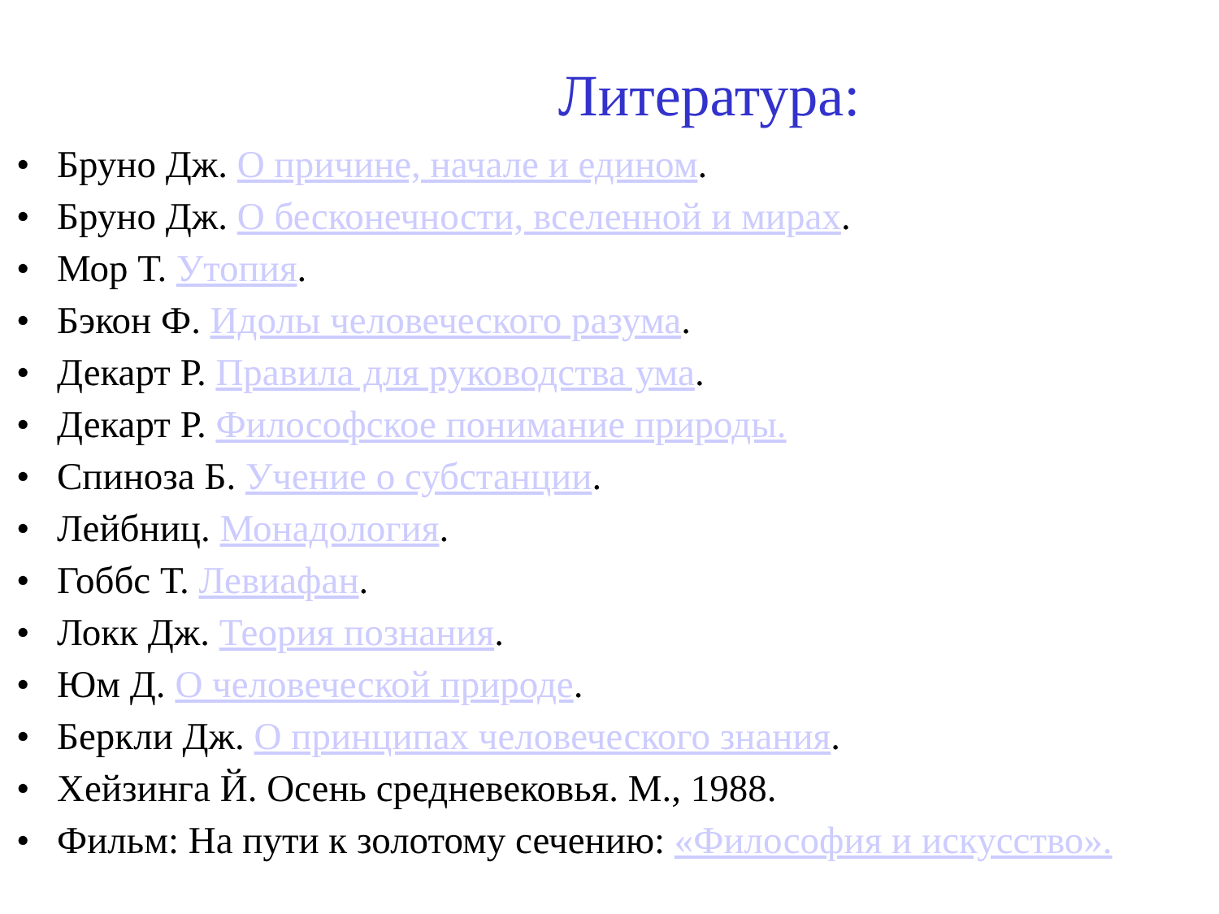Литература:
• Бруно Дж. О причине, начале и едином.
• Бруно Дж. О бесконечности, вселенной и мирах.
• Мор Т. Утопия.
• Бэкон Ф. Идолы человеческого разума.
• Декарт Р. Правила для руководства ума.
• Декарт Р. Философское понимание природы.
• Спиноза Б. Учение о субстанции.
• Лейбниц. Монадология.
• Гоббс Т. Левиафан.
• Локк Дж. Теория познания.
• Юм Д. О человеческой природе.
• Беркли Дж. О принципах человеческого знания.
• Хейзинга Й. Осень средневековья. М., 1988.
• Фильм: На пути к золотому сечению: «Философия и искусство».